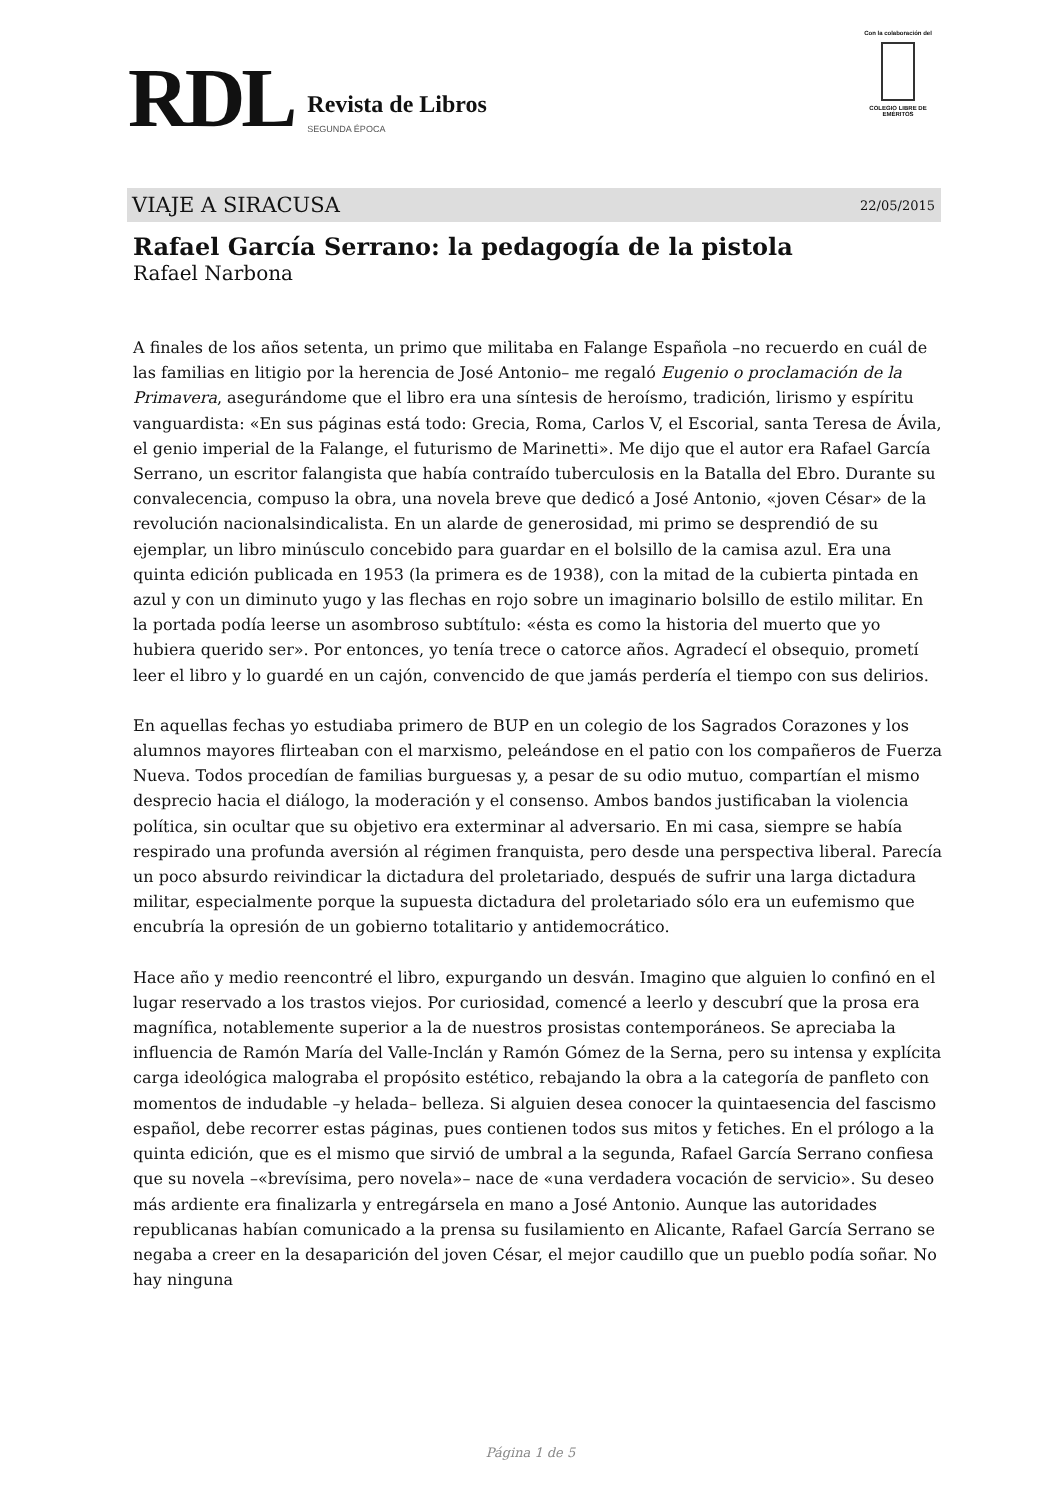RDL
Revista de Libros
SEGUNDA ÉPOCA
Con la colaboración del
COLEGIO LIBRE DE EMÉRITOS
VIAJE A SIRACUSA 22/05/2015
Rafael García Serrano: la pedagogía de la pistola
Rafael Narbona
A finales de los años setenta, un primo que militaba en Falange Española –no recuerdo en cuál de las familias en litigio por la herencia de José Antonio– me regaló Eugenio o proclamación de la Primavera, asegurándome que el libro era una síntesis de heroísmo, tradición, lirismo y espíritu vanguardista: «En sus páginas está todo: Grecia, Roma, Carlos V, el Escorial, santa Teresa de Ávila, el genio imperial de la Falange, el futurismo de Marinetti». Me dijo que el autor era Rafael García Serrano, un escritor falangista que había contraído tuberculosis en la Batalla del Ebro. Durante su convalecencia, compuso la obra, una novela breve que dedicó a José Antonio, «joven César» de la revolución nacionalsindicalista. En un alarde de generosidad, mi primo se desprendió de su ejemplar, un libro minúsculo concebido para guardar en el bolsillo de la camisa azul. Era una quinta edición publicada en 1953 (la primera es de 1938), con la mitad de la cubierta pintada en azul y con un diminuto yugo y las flechas en rojo sobre un imaginario bolsillo de estilo militar. En la portada podía leerse un asombroso subtítulo: «ésta es como la historia del muerto que yo hubiera querido ser». Por entonces, yo tenía trece o catorce años. Agradecí el obsequio, prometí leer el libro y lo guardé en un cajón, convencido de que jamás perdería el tiempo con sus delirios.
En aquellas fechas yo estudiaba primero de BUP en un colegio de los Sagrados Corazones y los alumnos mayores flirteaban con el marxismo, peleándose en el patio con los compañeros de Fuerza Nueva. Todos procedían de familias burguesas y, a pesar de su odio mutuo, compartían el mismo desprecio hacia el diálogo, la moderación y el consenso. Ambos bandos justificaban la violencia política, sin ocultar que su objetivo era exterminar al adversario. En mi casa, siempre se había respirado una profunda aversión al régimen franquista, pero desde una perspectiva liberal. Parecía un poco absurdo reivindicar la dictadura del proletariado, después de sufrir una larga dictadura militar, especialmente porque la supuesta dictadura del proletariado sólo era un eufemismo que encubría la opresión de un gobierno totalitario y antidemocrático.
Hace año y medio reencontré el libro, expurgando un desván. Imagino que alguien lo confinó en el lugar reservado a los trastos viejos. Por curiosidad, comencé a leerlo y descubrí que la prosa era magnífica, notablemente superior a la de nuestros prosistas contemporáneos. Se apreciaba la influencia de Ramón María del Valle-Inclán y Ramón Gómez de la Serna, pero su intensa y explícita carga ideológica malograba el propósito estético, rebajando la obra a la categoría de panfleto con momentos de indudable –y helada– belleza. Si alguien desea conocer la quintaesencia del fascismo español, debe recorrer estas páginas, pues contienen todos sus mitos y fetiches. En el prólogo a la quinta edición, que es el mismo que sirvió de umbral a la segunda, Rafael García Serrano confiesa que su novela –«brevísima, pero novela»– nace de «una verdadera vocación de servicio». Su deseo más ardiente era finalizarla y entregársela en mano a José Antonio. Aunque las autoridades republicanas habían comunicado a la prensa su fusilamiento en Alicante, Rafael García Serrano se negaba a creer en la desaparición del joven César, el mejor caudillo que un pueblo podía soñar. No hay ninguna
Página 1 de 5